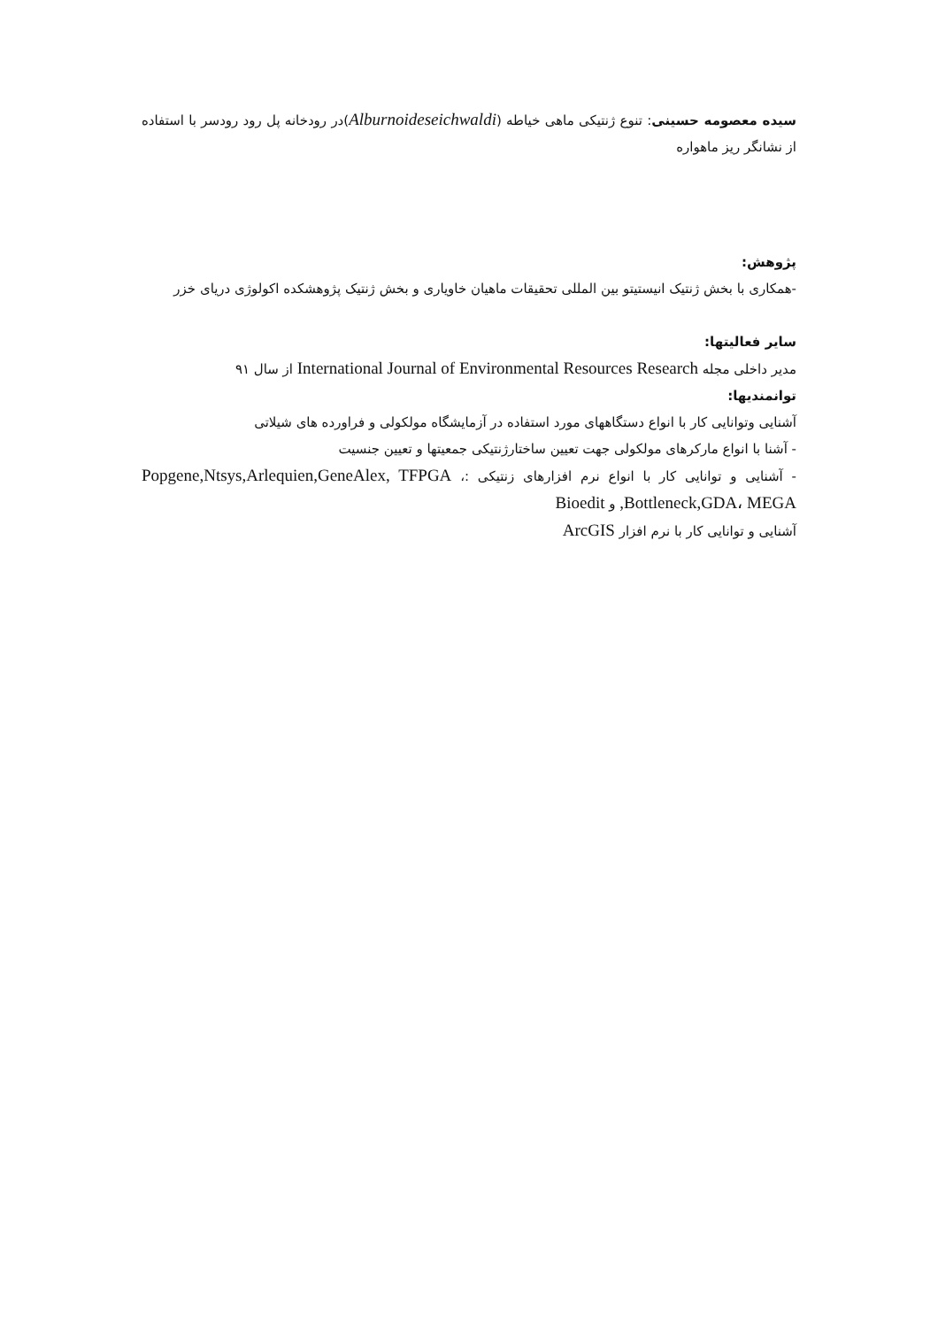سیده معصومه حسینی: تنوع ژنتیکی ماهی خیاطه (Alburnoideseichwaldi)در رودخانه پل رود رودسر با استفاده از نشانگر ریز ماهواره
پژوهش:
-همکاری با بخش ژنتیک انیستیتو بین المللی تحقیقات ماهیان خاویاری و بخش ژنتیک پژوهشکده اکولوژی دریای خزر
سایر فعالیتها:
مدیر داخلی مجله International Journal of Environmental Resources Research از سال ۹۱
توانمندیها:
آشنایی وتوانایی کار با انواع دستگاههای مورد استفاده در آزمایشگاه مولکولی و فراورده های شیلاتی
- آشنا با انواع مارکرهای مولکولی جهت تعیین ساختارژنتیکی جمعیتها و تعیین جنسیت
- آشنایی و توانایی کار با انواع نرم افزارهای زنتیکی :، Popgene,Ntsys,Arlequien,GeneAlex, TFPGA ,Bottleneck,GDA، MEGA و Bioedit
آشنایی و توانایی کار با نرم افزار ArcGIS